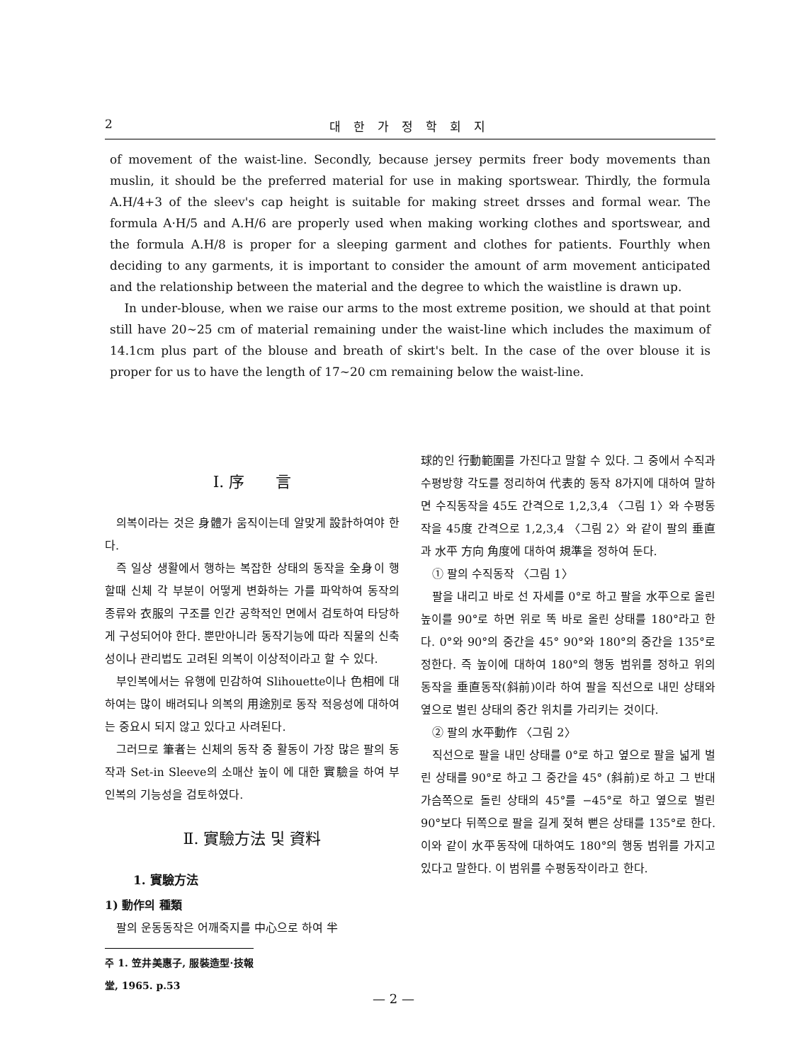2 대한가정학회지
of movement of the waist-line. Secondly, because jersey permits freer body movements than muslin, it should be the preferred material for use in making sportswear. Thirdly, the formula A.H/4+3 of the sleev's cap height is suitable for making street drsses and formal wear. The formula A·H/5 and A.H/6 are properly used when making working clothes and sportswear, and the formula A.H/8 is proper for a sleeping garment and clothes for patients. Fourthly when deciding to any garments, it is important to consider the amount of arm movement anticipated and the relationship between the material and the degree to which the waistline is drawn up.
In under-blouse, when we raise our arms to the most extreme position, we should at that point still have 20∼25 cm of material remaining under the waist-line which includes the maximum of 14.1cm plus part of the blouse and breath of skirt's belt. In the case of the over blouse it is proper for us to have the length of 17∼20 cm remaining below the waist-line.
Ⅰ. 序　　言
의복이라는 것은 身體가 움직이는데 알맞게 設計하여야 한다.
즉 일상 생활에서 행하는 복잡한 상태의 동작을 全身이 행할때 신체 각 부분이 어떻게 변화하는 가를 파악하여 동작의 종류와 衣服의 구조를 인간 공학적인 면에서 검토하여 타당하게 구성되어야 한다. 뿐만아니라 동작기능에 따라 직물의 신축성이나 관리법도 고려된 의복이 이상적이라고 할 수 있다.
부인복에서는 유행에 민감하여 Slihouette이나 色相에 대하여는 많이 배려되나 의복의 用途別로 동작 적응성에 대하여는 중요시 되지 않고 있다고 사려된다.
그러므로 筆者는 신체의 동작 중 활동이 가장 많은 팔의 동작과 Set-in Sleeve의 소매산 높이 에 대한 實驗을 하여 부인복의 기능성을 검토하였다.
Ⅱ. 實驗方法 및 資料
1. 實驗方法
1) 動作의 種類
팔의 운동동작은 어깨죽지를 中心으로 하여 半
주 1. 笠井美惠子, 服裝造型·技報堂, 1965. p.53
球的인 行動範圍를 가진다고 말할 수 있다. 그 중에서 수직과 수평방향 각도를 정리하여 代表的 동작 8가지에 대하여 말하면 수직동작을 45도 간격으로 1,2,3,4 〈그림 1〉와 수평동작을 45度 간격으로 1,2,3,4 〈그림 2〉와 같이 팔의 垂直과 水平 方向 角度에 대하여 規準을 정하여 둔다.
① 팔의 수직동작 〈그림 1〉
팔을 내리고 바로 선 자세를 0°로 하고 팔을 水平으로 올린 높이를 90°로 하면 위로 똑 바로 올린 상태를 180°라고 한다. 0°와 90°의 중간을 45° 90°와 180°의 중간을 135°로 정한다. 즉 높이에 대하여 180°의 행동 범위를 정하고 위의 동작을 垂直동작(斜前)이라 하여 팔을 직선으로 내민 상태와 옆으로 벌린 상태의 중간 위치를 가리키는 것이다.
② 팔의 水平動作 〈그림 2〉
직선으로 팔을 내민 상태를 0°로 하고 옆으로 팔을 넓게 벌린 상태를 90°로 하고 그 중간을 45° (斜前)로 하고 그 반대 가슴쪽으로 돌린 상태의 45°를 −45°로 하고 옆으로 벌린 90°보다 뒤쪽으로 팔을 길게 젖혀 뻗은 상태를 135°로 한다. 이와 같이 水平동작에 대하여도 180°의 행동 범위를 가지고 있다고 말한다. 이 범위를 수평동작이라고 한다.
— 2 —